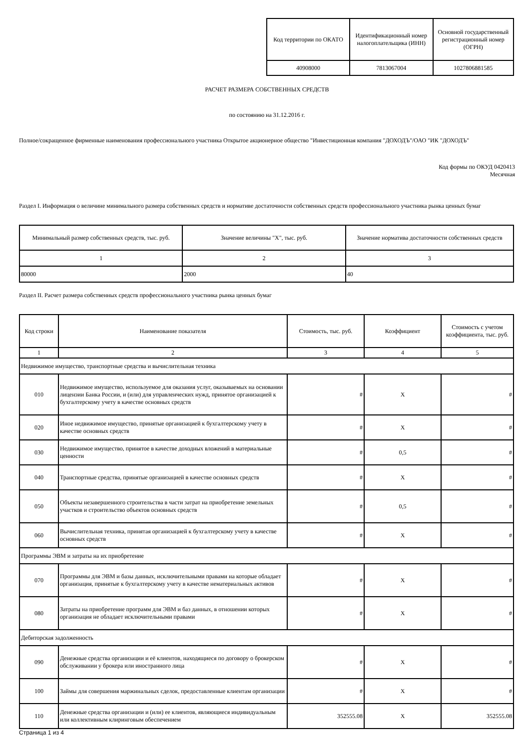| Код территории по ОКАТО | Идентификационный номер налогоплательщика (ИНН) | Основной государственный регистрационный номер (ОГРН) |
| --- | --- | --- |
| 40908000 | 7813067004 | 1027806881585 |
РАСЧЕТ РАЗМЕРА СОБСТВЕННЫХ СРЕДСТВ
по состоянию на 31.12.2016 г.
Полное/сокращенное фирменные наименования профессионального участника Открытое акционерное общество "Инвестиционная компания "ДОХОДЪ"/ОАО "ИК "ДОХОДЪ"
Код формы по ОКУД 0420413
Месячная
Раздел I. Информация о величине минимального размера собственных средств и нормативе достаточности собственных средств профессионального участника рынка ценных бумаг
| Минимальный размер собственных средств, тыс. руб. | Значение величины "Х", тыс. руб. | Значение норматива достаточности собственных средств |
| --- | --- | --- |
| 1 | 2 | 3 |
| 80000 | 2000 | 40 |
Раздел II. Расчет размера собственных средств профессионального участника рынка ценных бумаг
| Код строки | Наименование показателя | Стоимость, тыс. руб. | Коэффициент | Стоимость с учетом коэффициента, тыс. руб. |
| --- | --- | --- | --- | --- |
| 1 | 2 | 3 | 4 | 5 |
| Недвижимое имущество, транспортные средства и вычислительная техника | | | | |
| 010 | Недвижимое имущество, используемое для оказания услуг, оказываемых на основании лицензии Банка России, и (или) для управленческих нужд, принятое организацией к бухгалтерскому учету в качестве основных средств | # | Х | # |
| 020 | Иное недвижимое имущество, принятые организацией к бухгалтерскому учету в качестве основных средств | # | Х | # |
| 030 | Недвижимое имущество, принятое в качестве доходных вложений в материальные ценности | # | 0,5 | # |
| 040 | Транспортные средства, принятые организацией в качестве основных средств | # | Х | # |
| 050 | Объекты незавершенного строительства в части затрат на приобретение земельных участков и строительство объектов основных средств | # | 0,5 | # |
| 060 | Вычислительная техника, принятая организацией к бухгалтерскому учету в качестве основных средств | # | Х | # |
| Программы ЭВМ и затраты на их приобретение | | | | |
| 070 | Программы для ЭВМ и базы данных, исключительными правами на которые обладает организация, принятые к бухгалтерскому учету в качестве нематериальных активов | # | Х | # |
| 080 | Затраты на приобретение программ для ЭВМ и баз данных, в отношении которых организация не обладает исключительными правами | # | Х | # |
| Дебиторская задолженность | | | | |
| 090 | Денежные средства организации и её клиентов, находящиеся по договору о брокерском обслуживании у брокера или иностранного лица | # | Х | # |
| 100 | Займы для совершения маржинальных сделок, предоставленные клиентам организации | # | Х | # |
| 110 | Денежные средства организации и (или) ее клиентов, являющиеся индивидуальным или коллективным клиринговым обеспечением | 352555.08 | Х | 352555.08 |
Страница 1 из 4